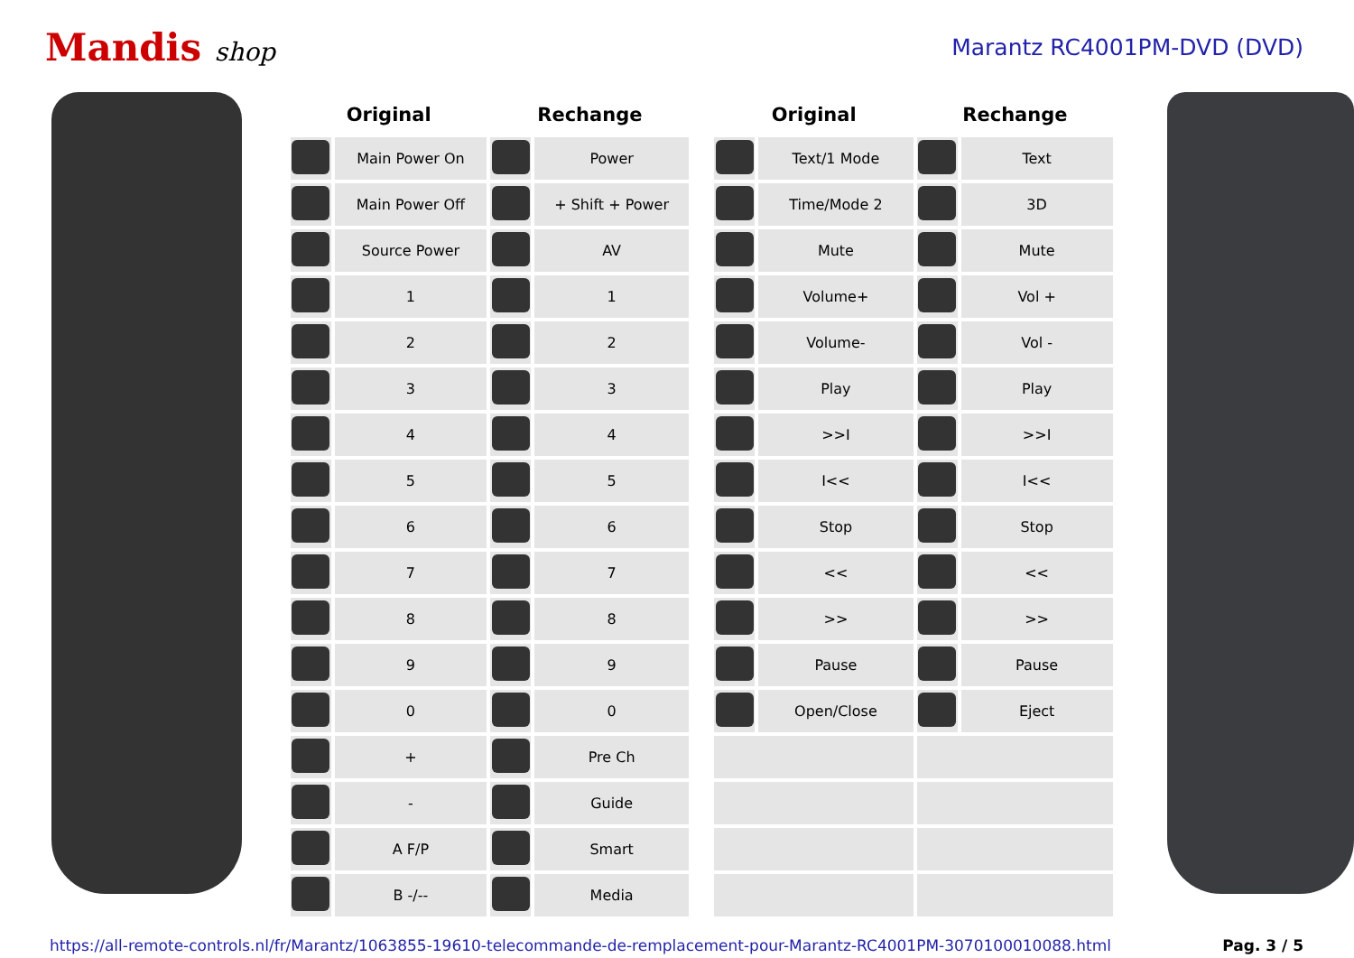Mandis shop Marantz RC4001PM-DVD (DVD)
| Original | | Rechange | |
| --- | --- | --- | --- |
| | Main Power On | | Power |
| | Main Power Off | | + Shift + Power |
| | Source Power | | AV |
| | 1 | | 1 |
| | 2 | | 2 |
| | 3 | | 3 |
| | 4 | | 4 |
| | 5 | | 5 |
| | 6 | | 6 |
| | 7 | | 7 |
| | 8 | | 8 |
| | 9 | | 9 |
| | 0 | | 0 |
| | + | | Pre Ch |
| | - | | Guide |
| | A F/P | | Smart |
| | B -/-- | | Media |
| Original | | Rechange | |
| --- | --- | --- | --- |
| | Text/1 Mode | | Text |
| | Time/Mode 2 | | 3D |
| | Mute | | Mute |
| | Volume+ | | Vol + |
| | Volume- | | Vol - |
| | Play | | Play |
| | >>I | | >>I |
| | I<< | | I<< |
| | Stop | | Stop |
| | << | | << |
| | >> | | >> |
| | Pause | | Pause |
| | Open/Close | | Eject |
https://all-remote-controls.nl/fr/Marantz/1063855-19610-telecommande-de-remplacement-pour-Marantz-RC4001PM-3070100010088.html Pag. 3 / 5